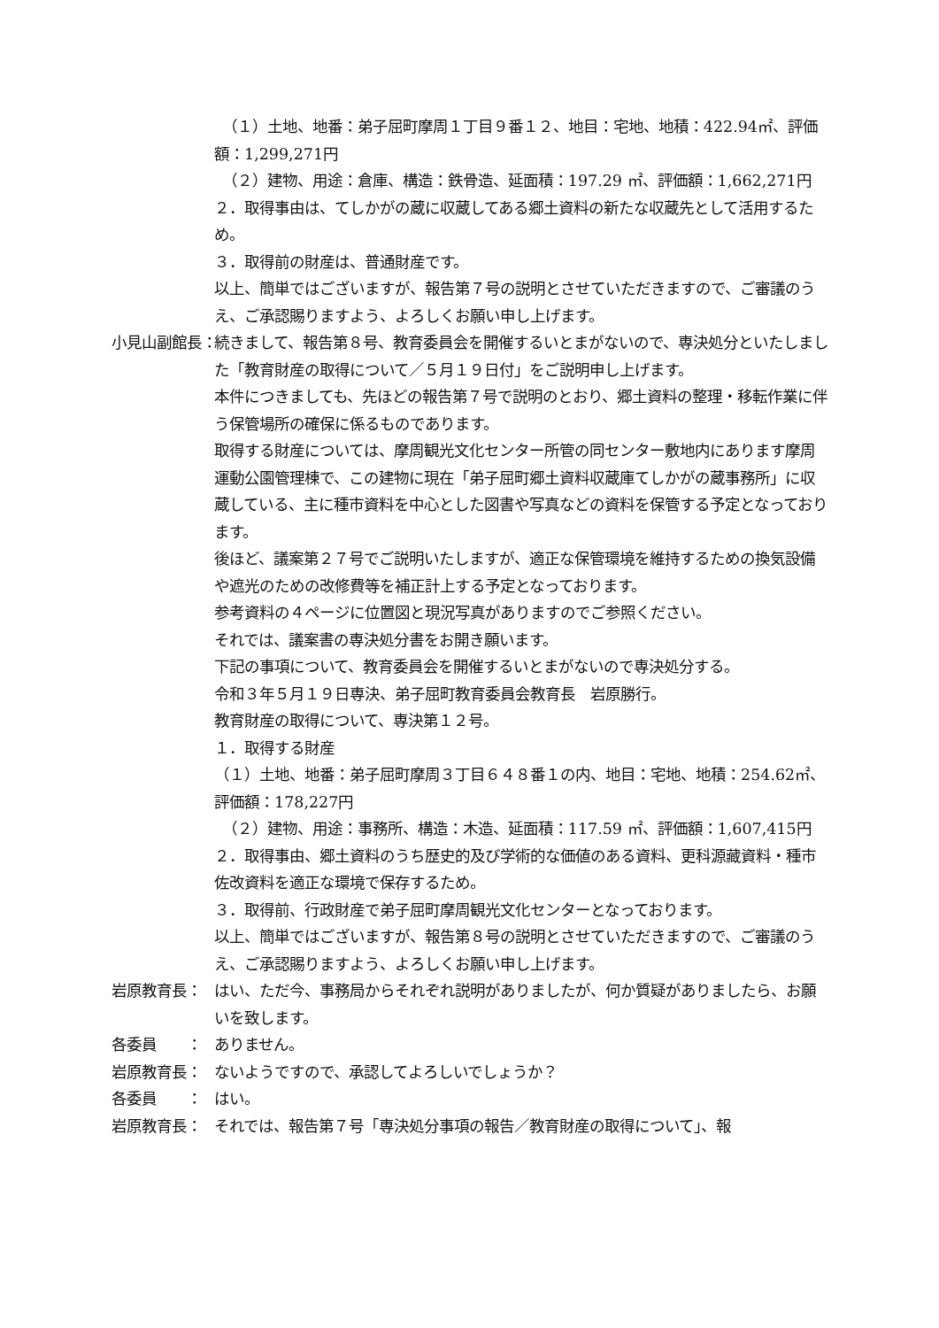（１）土地、地番：弟子屈町摩周１丁目９番１２、地目：宅地、地積：422.94㎡、評価額：1,299,271円
（２）建物、用途：倉庫、構造：鉄骨造、延面積：197.29 ㎡、評価額：1,662,271円
２．取得事由は、てしかがの蔵に収蔵してある郷土資料の新たな収蔵先として活用するため。
３．取得前の財産は、普通財産です。
以上、簡単ではございますが、報告第７号の説明とさせていただきますので、ご審議のうえ、ご承認賜りますよう、よろしくお願い申し上げます。
小見山副館長： 続きまして、報告第８号、教育委員会を開催するいとまがないので、専決処分といたしました「教育財産の取得について／５月１９日付」をご説明申し上げます。
本件につきましても、先ほどの報告第７号で説明のとおり、郷土資料の整理・移転作業に伴う保管場所の確保に係るものであります。
取得する財産については、摩周観光文化センター所管の同センター敷地内にあります摩周運動公園管理棟で、この建物に現在「弟子屈町郷土資料収蔵庫てしかがの蔵事務所」に収蔵している、主に種市資料を中心とした図書や写真などの資料を保管する予定となっております。
後ほど、議案第２７号でご説明いたしますが、適正な保管環境を維持するための換気設備や遮光のための改修費等を補正計上する予定となっております。
参考資料の４ページに位置図と現況写真がありますのでご参照ください。
それでは、議案書の専決処分書をお開き願います。
下記の事項について、教育委員会を開催するいとまがないので専決処分する。
令和３年５月１９日専決、弟子屈町教育委員会教育長　岩原勝行。
教育財産の取得について、専決第１２号。
１．取得する財産
（１）土地、地番：弟子屈町摩周３丁目６４８番１の内、地目：宅地、地積：254.62㎡、評価額：178,227円
（２）建物、用途：事務所、構造：木造、延面積：117.59 ㎡、評価額：1,607,415円
２．取得事由、郷土資料のうち歴史的及び学術的な価値のある資料、更科源藏資料・種市佐改資料を適正な環境で保存するため。
３．取得前、行政財産で弟子屈町摩周観光文化センターとなっております。
以上、簡単ではございますが、報告第８号の説明とさせていただきますので、ご審議のうえ、ご承認賜りますよう、よろしくお願い申し上げます。
岩原教育長： はい、ただ今、事務局からそれぞれ説明がありましたが、何か質疑がありましたら、お願いを致します。
各委員　　： ありません。
岩原教育長： ないようですので、承認してよろしいでしょうか？
各委員　　： はい。
岩原教育長： それでは、報告第７号「専決処分事項の報告／教育財産の取得について」、報